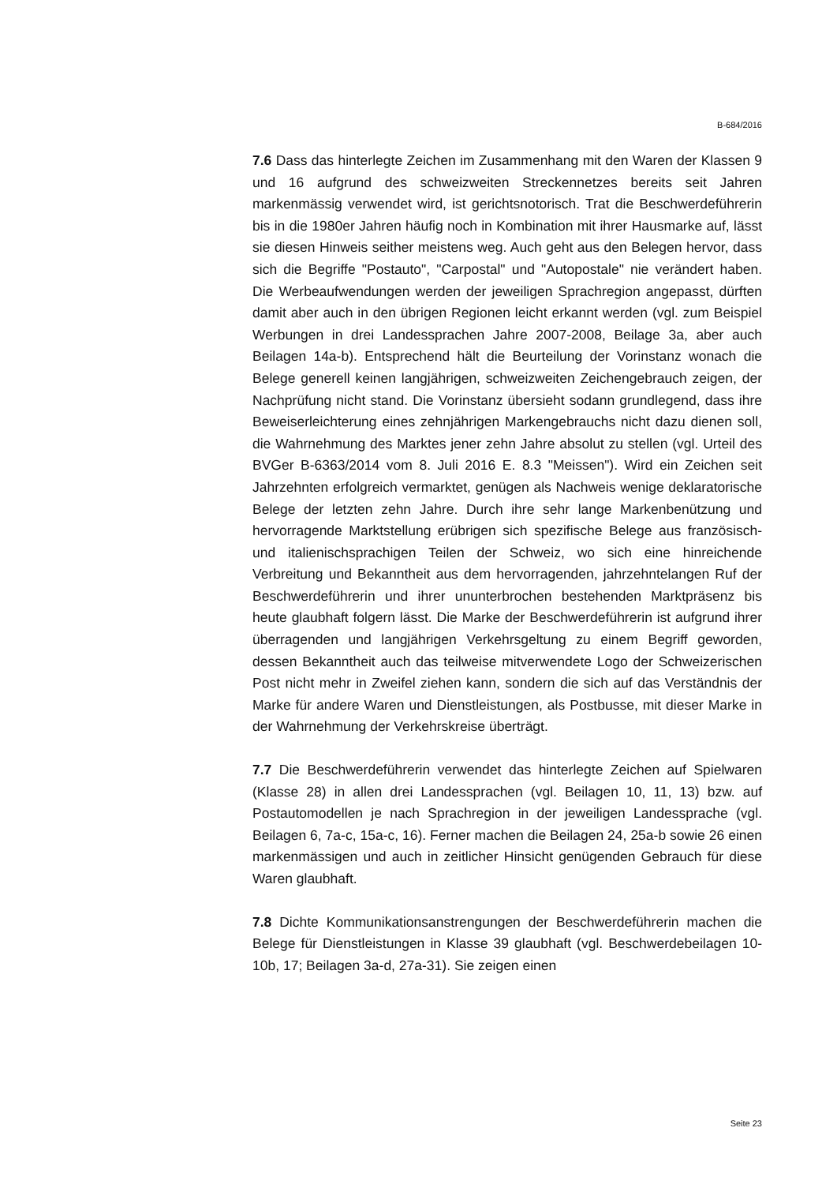B-684/2016
7.6 Dass das hinterlegte Zeichen im Zusammenhang mit den Waren der Klassen 9 und 16 aufgrund des schweizweiten Streckennetzes bereits seit Jahren markenmässig verwendet wird, ist gerichtsnotorisch. Trat die Beschwerdeführerin bis in die 1980er Jahren häufig noch in Kombination mit ihrer Hausmarke auf, lässt sie diesen Hinweis seither meistens weg. Auch geht aus den Belegen hervor, dass sich die Begriffe "Postauto", "Carpostal" und "Autopostale" nie verändert haben. Die Werbeaufwendungen werden der jeweiligen Sprachregion angepasst, dürften damit aber auch in den übrigen Regionen leicht erkannt werden (vgl. zum Beispiel Werbungen in drei Landessprachen Jahre 2007-2008, Beilage 3a, aber auch Beilagen 14a-b). Entsprechend hält die Beurteilung der Vorinstanz wonach die Belege generell keinen langjährigen, schweizweiten Zeichengebrauch zeigen, der Nachprüfung nicht stand. Die Vorinstanz übersieht sodann grundlegend, dass ihre Beweiserleichterung eines zehnjährigen Markengebrauchs nicht dazu dienen soll, die Wahrnehmung des Marktes jener zehn Jahre absolut zu stellen (vgl. Urteil des BVGer B-6363/2014 vom 8. Juli 2016 E. 8.3 "Meissen"). Wird ein Zeichen seit Jahrzehnten erfolgreich vermarktet, genügen als Nachweis wenige deklaratorische Belege der letzten zehn Jahre. Durch ihre sehr lange Markenbenützung und hervorragende Marktstellung erübrigen sich spezifische Belege aus französisch- und italienischsprachigen Teilen der Schweiz, wo sich eine hinreichende Verbreitung und Bekanntheit aus dem hervorragenden, jahrzehntelangen Ruf der Beschwerdeführerin und ihrer ununterbrochen bestehenden Marktpräsenz bis heute glaubhaft folgern lässt. Die Marke der Beschwerdeführerin ist aufgrund ihrer überragenden und langjährigen Verkehrsgeltung zu einem Begriff geworden, dessen Bekanntheit auch das teilweise mitverwendete Logo der Schweizerischen Post nicht mehr in Zweifel ziehen kann, sondern die sich auf das Verständnis der Marke für andere Waren und Dienstleistungen, als Postbusse, mit dieser Marke in der Wahrnehmung der Verkehrskreise überträgt.
7.7 Die Beschwerdeführerin verwendet das hinterlegte Zeichen auf Spielwaren (Klasse 28) in allen drei Landessprachen (vgl. Beilagen 10, 11, 13) bzw. auf Postautomodellen je nach Sprachregion in der jeweiligen Landessprache (vgl. Beilagen 6, 7a-c, 15a-c, 16). Ferner machen die Beilagen 24, 25a-b sowie 26 einen markenmässigen und auch in zeitlicher Hinsicht genügenden Gebrauch für diese Waren glaubhaft.
7.8 Dichte Kommunikationsanstrengungen der Beschwerdeführerin machen die Belege für Dienstleistungen in Klasse 39 glaubhaft (vgl. Beschwerdebeilagen 10-10b, 17; Beilagen 3a-d, 27a-31). Sie zeigen einen
Seite 23